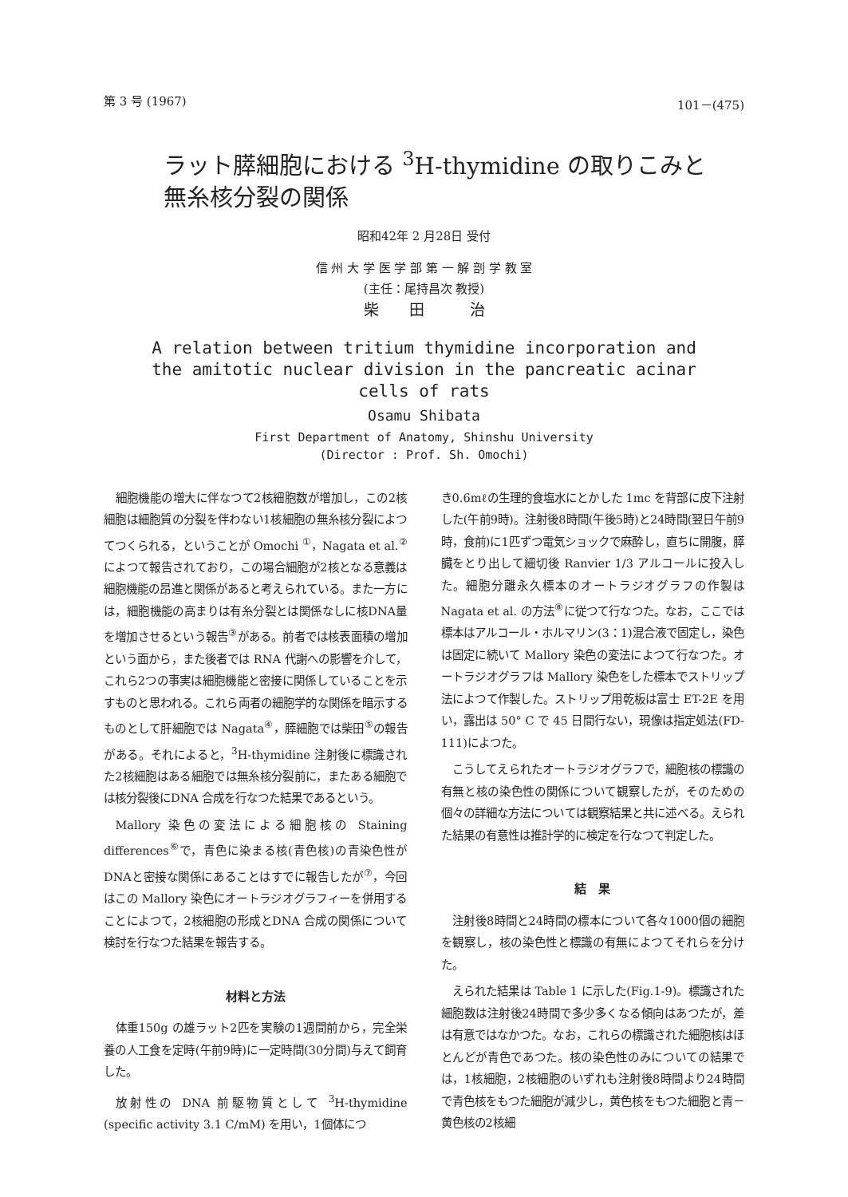第 3 号 (1967) 101－(475)
ラット膵細胞における <sup>3</sup>H-thymidine の取りこみと
無糸核分裂の関係
昭和42年 2 月28日 受付
信 州 大 学 医 学 部 第 一 解 剖 学 教 室
(主任：尾持昌次 教授)
柴　　田　　　治
A relation between tritium thymidine incorporation and
the amitotic nuclear division in the pancreatic acinar
cells of rats
Osamu Shibata
First Department of Anatomy, Shinshu University
(Director : Prof. Sh. Omochi)
細胞機能の増大に伴なつて2核細胞数が増加し，この2核細胞は細胞質の分裂を伴わない1核細胞の無糸核分裂によつてつくられる，ということが Omochi <sup>①</sup>，Nagata et al.<sup>②</sup>によつて報告されており，この場合細胞が2核となる意義は細胞機能の昂進と関係があると考えられている。また一方には，細胞機能の高まりは有糸分裂とは関係なしに核DNA量を増加させるという報告<sup>③</sup>がある。前者では核表面積の増加という面から，また後者では RNA 代謝への影響を介して，これら2つの事実は細胞機能と密接に関係していることを示すものと思われる。これら両者の細胞学的な関係を暗示するものとして肝細胞では Nagata<sup>④</sup>，膵細胞では柴田<sup>⑤</sup>の報告がある。それによると，<sup>3</sup>H-thymidine 注射後に標識された2核細胞はある細胞では無糸核分裂前に，またある細胞では核分裂後にDNA 合成を行なつた結果であるという。
Mallory 染色の変法による細胞核の Staining differences<sup>⑥</sup>で，青色に染まる核(青色核)の青染色性がDNAと密接な関係にあることはすでに報告したが<sup>⑦</sup>，今回はこの Mallory 染色にオートラジオグラフィーを併用することによつて，2核細胞の形成とDNA 合成の関係について検討を行なつた結果を報告する。
材料と方法
体重150g の雄ラット2匹を実験の1週間前から，完全栄養の人工食を定時(午前9時)に一定時間(30分間)与えて飼育した。
放射性の DNA 前駆物質として <sup>3</sup>H-thymidine (specific activity 3.1 C/mM) を用い，1個体につ
き0.6mℓの生理的食塩水にとかした 1mc を背部に皮下注射した(午前9時)。注射後8時間(午後5時)と24時間(翌日午前9時，食前)に1匹ずつ電気ショックで麻酔し，直ちに開腹，膵臓をとり出して細切後 Ranvier 1/3 アルコールに投入した。細胞分離永久標本のオートラジオグラフの作製は Nagata et al. の方法<sup>⑧</sup>に従つて行なつた。なお，ここでは標本はアルコール・ホルマリン(3：1)混合液で固定し，染色は固定に続いて Mallory 染色の変法によつて行なつた。オートラジオグラフは Mallory 染色をした標本でストリップ法によつて作製した。ストリップ用乾板は富士 ET-2E を用い，露出は 50° C で 45 日間行ない，現像は指定処法(FD-111)によつた。
こうしてえられたオートラジオグラフで，細胞核の標識の有無と核の染色性の関係について観察したが，そのための個々の詳細な方法については観察結果と共に述べる。えられた結果の有意性は推計学的に検定を行なつて判定した。
結　果
注射後8時間と24時間の標本について各々1000個の細胞を観察し，核の染色性と標識の有無によつてそれらを分けた。
えられた結果は Table 1 に示した(Fig.1-9)。標識された細胞数は注射後24時間で多少多くなる傾向はあつたが，差は有意ではなかつた。なお，これらの標識された細胞核はほとんどが青色であつた。核の染色性のみについての結果では，1核細胞，2核細胞のいずれも注射後8時間より24時間で青色核をもつた細胞が減少し，黄色核をもつた細胞と青－黄色核の2核細